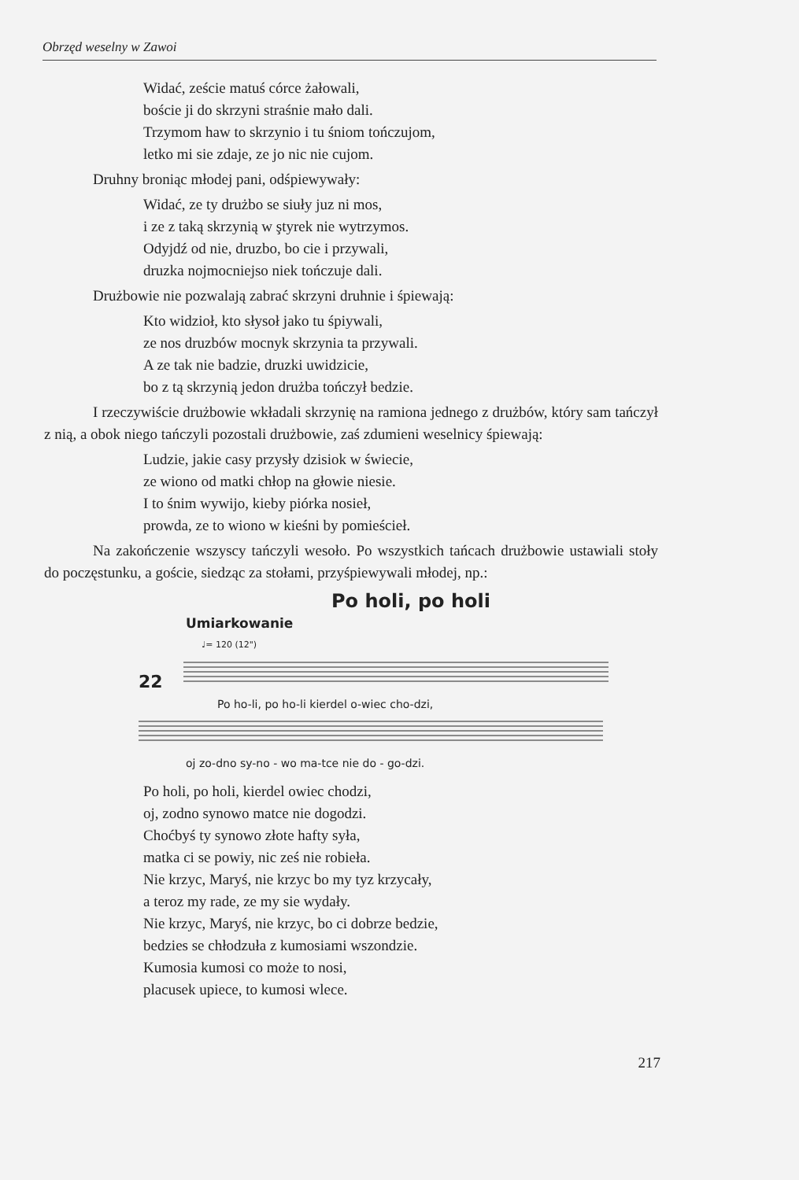Obrzęd weselny w Zawoi
Widać, zeście matuś córce żałowali,
boście ji do skrzyni straśnie mało dali.
Trzymom haw to skrzynio i tu śniom tończujom,
letko mi sie zdaje, ze jo nic nie cujom.
Druhny broniąc młodej pani, odśpiewywały:
Widać, ze ty drużbo se siuły juz ni mos,
i ze z taką skrzynią w ştyrek nie wytrzymos.
Odyjdź od nie, druzbo, bo cie i przywali,
druzka nojmocniejso niek tończuje dali.
Drużbowie nie pozwalają zabrać skrzyni druhnie i śpiewają:
Kto widzioł, kto słysoł jako tu śpiywali,
ze nos druzbów mocnyk skrzynia ta przywali.
A ze tak nie badzie, druzki uwidzicie,
bo z tą skrzynią jedon drużba tończył bedzie.
I rzeczywiście drużbowie wkładali skrzynię na ramiona jednego z drużbów, który sam tańczył z nią, a obok niego tańczyli pozostali drużbowie, zaś zdumieni weselnicy śpiewają:
Ludzie, jakie casy przysły dzisiok w świecie,
ze wiono od matki chłop na głowie niesie.
I to śnim wywijo, kieby piórka nosieł,
prowda, ze to wiono w kieśni by pomieścieł.
Na zakończenie wszyscy tańczyli wesoło. Po wszystkich tańcach drużbowie ustawiali stoły do poczęstunku, a goście, siedząc za stołami, przyśpiewywali młodej, np.:
Po holi, po holi
Umiarkowanie
♩= 120 (12")
22
Po ho-li, po ho-li kierdel o-wiec cho-dzi,
oj zo-dno sy-no - wo ma-tce nie do - go-dzi.
Po holi, po holi, kierdel owiec chodzi,
oj, zodno synowo matce nie dogodzi.
Choćbyś ty synowo złote hafty syła,
matka ci se powiy, nic ześ nie robieła.
Nie krzyc, Maryś, nie krzyc bo my tyz krzycały,
a teroz my rade, ze my sie wydały.
Nie krzyc, Maryś, nie krzyc, bo ci dobrze bedzie,
bedzies se chłodzuła z kumosiami wszondzie.
Kumosia kumosi co może to nosi,
placusek upiece, to kumosi wlece.
217